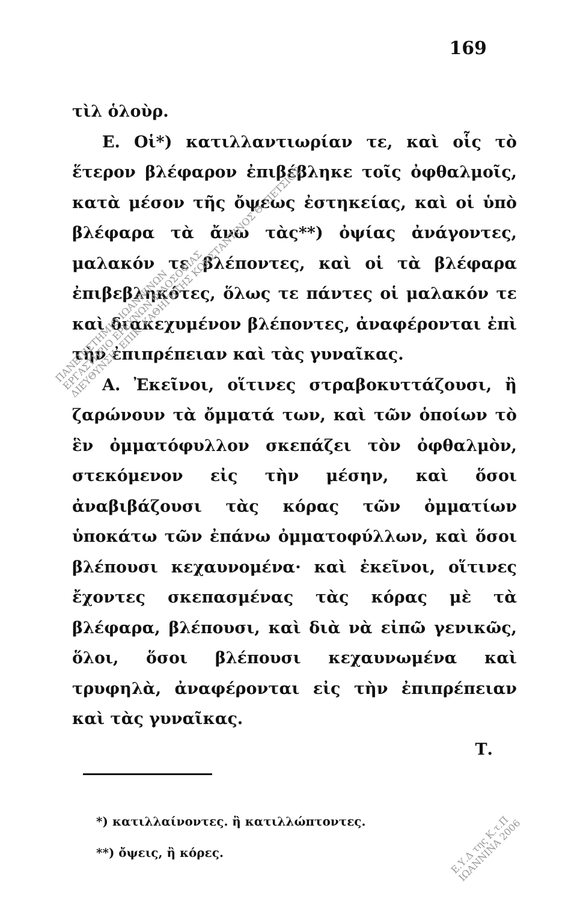169
τὶλ ὁλοὺρ.
Ε. Οἱ*) κατιλλαντιωρίαν τε, καὶ οἷς τὸ ἕτερον βλέφαρον ἐπιβέβληκε τοῖς ὀφθαλμοῖς, κατὰ μέσον τῆς ὄψεως ἐστηκείας, καὶ οἱ ὑπὸ βλέφαρα τὰ ἄνω τὰς**) ὀψίας ἀνάγοντες, μαλακόν τε βλέποντες, καὶ οἱ τὰ βλέφαρα ἐπιβεβληκότες, ὅλως τε πάντες οἱ μαλακόν τε καὶ διακεχυμένον βλέποντες, ἀναφέρονται ἐπὶ τὴν ἐπιπρέπειαν καὶ τὰς γυναῖκας.
Α. Ἐκεῖνοι, οἵτινες στραβοκυττάζουσι, ἢ ζαρώνουν τὰ ὄμματά των, καὶ τῶν ὁποίων τὸ ἓν ὀμματόφυλλον σκεπάζει τὸν ὀφθαλμὸν, στεκόμενον εἰς τὴν μέσην, καὶ ὅσοι ἀναβιβάζουσι τὰς κόρας τῶν ὀμματίων ὑποκάτω τῶν ἐπάνω ὀμματοφύλλων, καὶ ὅσοι βλέπουσι κεχαυνομένα· καὶ ἐκεῖνοι, οἵτινες ἔχοντες σκεπασμένας τὰς κόρας μὲ τὰ βλέφαρα, βλέπουσι, καὶ διὰ νὰ εἰπῶ γενικῶς, ὅλοι, ὅσοι βλέπουσι κεχαυνωμένα καὶ τρυφηλὰ, ἀναφέρονται εἰς τὴν ἐπιπρέπειαν καὶ τὰς γυναῖκας.
Τ.
*) κατιλλαίνοντες. ἢ κατιλλώπτοντες.
**) ὄψεις, ἢ κόρες.
ΠΑΝΕΠΙΣΤΗΜΙΟ ΙΩΑΝΝΙΝΩΝ
ΕΡΓΑΣΤΗΡΙΟ ΕΡΕΥΝΩΝ ΦΙΛΟΣΟΦΙΑΣ
ΔΙΕΥΘΥΝΣΗ: ΕΠΙΚ. ΚΑΘΗΓΗΤΗΣ ΚΩΝΣΤΑΝΤΙΝΟΣ Θ. ΠΕΤΣΙΟΣ
Ε.Υ.Δ της Κ.τ.Π
ΙΩΑΝΝΙΝΑ 2006